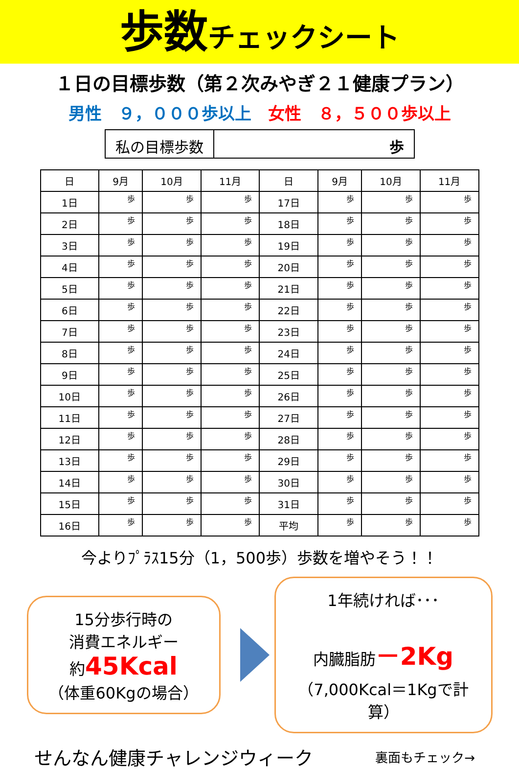歩数チェックシート
１日の目標歩数（第２次みやぎ２１健康プラン）
男性　９，０００歩以上　女性　８，５００歩以上
私の目標歩数 歩
| 日 | 9月 | 10月 | 11月 | 日 | 9月 | 10月 | 11月 |
| --- | --- | --- | --- | --- | --- | --- | --- |
| 1日 | 歩 | 歩 | 歩 | 17日 | 歩 | 歩 | 歩 |
| 2日 | 歩 | 歩 | 歩 | 18日 | 歩 | 歩 | 歩 |
| 3日 | 歩 | 歩 | 歩 | 19日 | 歩 | 歩 | 歩 |
| 4日 | 歩 | 歩 | 歩 | 20日 | 歩 | 歩 | 歩 |
| 5日 | 歩 | 歩 | 歩 | 21日 | 歩 | 歩 | 歩 |
| 6日 | 歩 | 歩 | 歩 | 22日 | 歩 | 歩 | 歩 |
| 7日 | 歩 | 歩 | 歩 | 23日 | 歩 | 歩 | 歩 |
| 8日 | 歩 | 歩 | 歩 | 24日 | 歩 | 歩 | 歩 |
| 9日 | 歩 | 歩 | 歩 | 25日 | 歩 | 歩 | 歩 |
| 10日 | 歩 | 歩 | 歩 | 26日 | 歩 | 歩 | 歩 |
| 11日 | 歩 | 歩 | 歩 | 27日 | 歩 | 歩 | 歩 |
| 12日 | 歩 | 歩 | 歩 | 28日 | 歩 | 歩 | 歩 |
| 13日 | 歩 | 歩 | 歩 | 29日 | 歩 | 歩 | 歩 |
| 14日 | 歩 | 歩 | 歩 | 30日 | 歩 | 歩 | 歩 |
| 15日 | 歩 | 歩 | 歩 | 31日 | 歩 | 歩 | 歩 |
| 16日 | 歩 | 歩 | 歩 | 平均 | 歩 | 歩 | 歩 |
今よりﾌﾟﾗｽ15分（1，500歩）歩数を増やそう！！
15分歩行時の
消費エネルギー
約45Kcal
（体重60Kgの場合）
1年続ければ･･･
内臓脂肪－2Kg
（7,000Kcal＝1Kgで計算）
せんなん健康チャレンジウィーク 裏面もチェック→